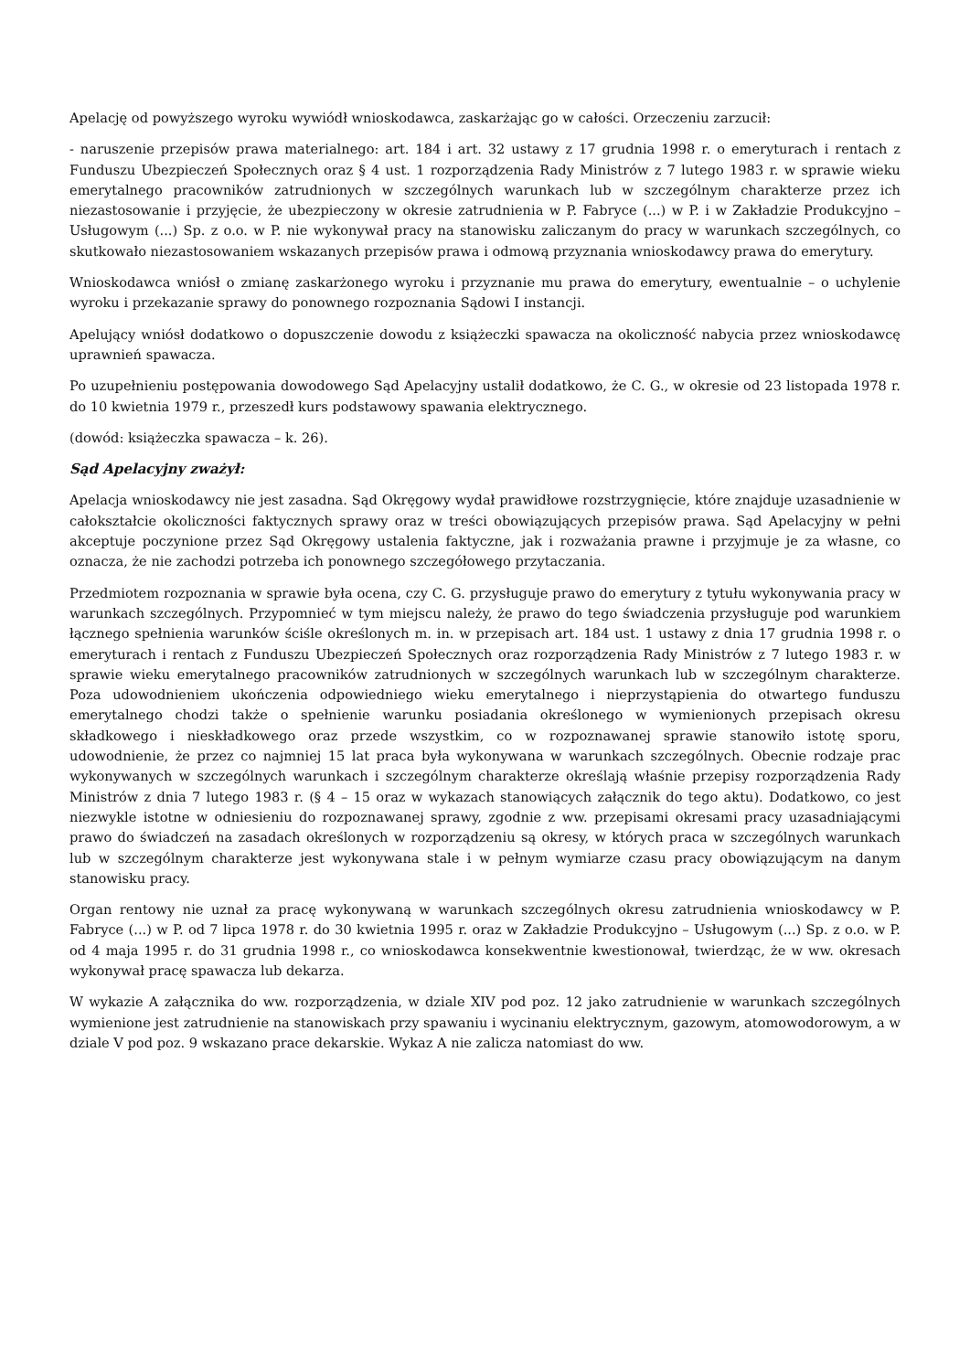Apelację od powyższego wyroku wywiódł wnioskodawca, zaskarżając go w całości. Orzeczeniu zarzucił:
- naruszenie przepisów prawa materialnego: art. 184 i art. 32 ustawy z 17 grudnia 1998 r. o emeryturach i rentach z Funduszu Ubezpieczeń Społecznych oraz § 4 ust. 1 rozporządzenia Rady Ministrów z 7 lutego 1983 r. w sprawie wieku emerytalnego pracowników zatrudnionych w szczególnych warunkach lub w szczególnym charakterze przez ich niezastosowanie i przyjęcie, że ubezpieczony w okresie zatrudnienia w P. Fabryce (...) w P. i w Zakładzie Produkcyjno – Usługowym (...) Sp. z o.o. w P. nie wykonywał pracy na stanowisku zaliczanym do pracy w warunkach szczególnych, co skutkowało niezastosowaniem wskazanych przepisów prawa i odmową przyznania wnioskodawcy prawa do emerytury.
Wnioskodawca wniósł o zmianę zaskarżonego wyroku i przyznanie mu prawa do emerytury, ewentualnie – o uchylenie wyroku i przekazanie sprawy do ponownego rozpoznania Sądowi I instancji.
Apelujący wniósł dodatkowo o dopuszczenie dowodu z książeczki spawacza na okoliczność nabycia przez wnioskodawcę uprawnień spawacza.
Po uzupełnieniu postępowania dowodowego Sąd Apelacyjny ustalił dodatkowo, że C. G., w okresie od 23 listopada 1978 r. do 10 kwietnia 1979 r., przeszedł kurs podstawowy spawania elektrycznego.
(dowód: książeczka spawacza – k. 26).
Sąd Apelacyjny zważył:
Apelacja wnioskodawcy nie jest zasadna. Sąd Okręgowy wydał prawidłowe rozstrzygnięcie, które znajduje uzasadnienie w całokształcie okoliczności faktycznych sprawy oraz w treści obowiązujących przepisów prawa. Sąd Apelacyjny w pełni akceptuje poczynione przez Sąd Okręgowy ustalenia faktyczne, jak i rozważania prawne i przyjmuje je za własne, co oznacza, że nie zachodzi potrzeba ich ponownego szczegółowego przytaczania.
Przedmiotem rozpoznania w sprawie była ocena, czy C. G. przysługuje prawo do emerytury z tytułu wykonywania pracy w warunkach szczególnych. Przypomnieć w tym miejscu należy, że prawo do tego świadczenia przysługuje pod warunkiem łącznego spełnienia warunków ściśle określonych m. in. w przepisach art. 184 ust. 1 ustawy z dnia 17 grudnia 1998 r. o emeryturach i rentach z Funduszu Ubezpieczeń Społecznych oraz rozporządzenia Rady Ministrów z 7 lutego 1983 r. w sprawie wieku emerytalnego pracowników zatrudnionych w szczególnych warunkach lub w szczególnym charakterze. Poza udowodnieniem ukończenia odpowiedniego wieku emerytalnego i nieprzystąpienia do otwartego funduszu emerytalnego chodzi także o spełnienie warunku posiadania określonego w wymienionych przepisach okresu składkowego i nieskładkowego oraz przede wszystkim, co w rozpoznawanej sprawie stanowiło istotę sporu, udowodnienie, że przez co najmniej 15 lat praca była wykonywana w warunkach szczególnych. Obecnie rodzaje prac wykonywanych w szczególnych warunkach i szczególnym charakterze określają właśnie przepisy rozporządzenia Rady Ministrów z dnia 7 lutego 1983 r. (§ 4 – 15 oraz w wykazach stanowiących załącznik do tego aktu). Dodatkowo, co jest niezwykle istotne w odniesieniu do rozpoznawanej sprawy, zgodnie z ww. przepisami okresami pracy uzasadniającymi prawo do świadczeń na zasadach określonych w rozporządzeniu są okresy, w których praca w szczególnych warunkach lub w szczególnym charakterze jest wykonywana stale i w pełnym wymiarze czasu pracy obowiązującym na danym stanowisku pracy.
Organ rentowy nie uznał za pracę wykonywaną w warunkach szczególnych okresu zatrudnienia wnioskodawcy w P. Fabryce (...) w P. od 7 lipca 1978 r. do 30 kwietnia 1995 r. oraz w Zakładzie Produkcyjno – Usługowym (...) Sp. z o.o. w P. od 4 maja 1995 r. do 31 grudnia 1998 r., co wnioskodawca konsekwentnie kwestionował, twierdząc, że w ww. okresach wykonywał pracę spawacza lub dekarza.
W wykazie A załącznika do ww. rozporządzenia, w dziale XIV pod poz. 12 jako zatrudnienie w warunkach szczególnych wymienione jest zatrudnienie na stanowiskach przy spawaniu i wycinaniu elektrycznym, gazowym, atomowodorowym, a w dziale V pod poz. 9 wskazano prace dekarskie. Wykaz A nie zalicza natomiast do ww.